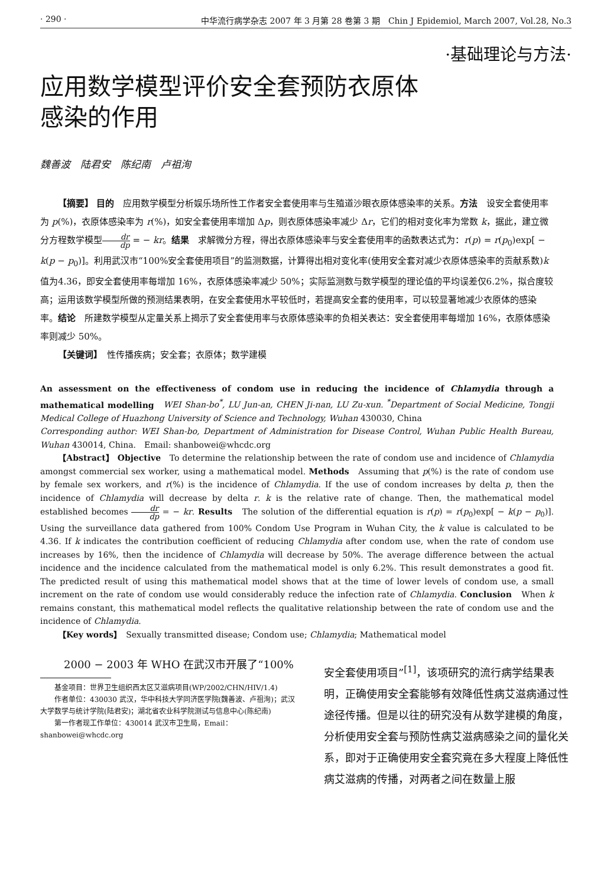· 290 · 中华流行病学杂志 2007 年 3 月第 28 卷第 3 期　Chin J Epidemiol, March 2007, Vol.28, No.3
·基础理论与方法·
应用数学模型评价安全套预防衣原体
感染的作用
魏善波　陆君安　陈纪南　卢祖洵
【摘要】 目的　应用数学模型分析娱乐场所性工作者安全套使用率与生殖道沙眼衣原体感染率的关系。方法　设安全套使用率为 p(%)，衣原体感染率为 r(%)，如安全套使用率增加 Δp，则衣原体感染率减少 Δr，它们的相对变化率为常数 k，据此，建立微分方程数学模型dr dp = − kr。结果　求解微分方程，得出衣原体感染率与安全套使用率的函数表达式为：r(p) = r(p<sub>0</sub>)exp[ − k(p − p<sub>0</sub>)]。利用武汉市“100%安全套使用项目”的监测数据，计算得出相对变化率(使用安全套对减少衣原体感染率的贡献系数)k 值为4.36，即安全套使用率每增加 16%，衣原体感染率减少 50%；实际监测数与数学模型的理论值的平均误差仅6.2%，拟合度较高；运用该数学模型所做的预测结果表明，在安全套使用水平较低时，若提高安全套的使用率，可以较显著地减少衣原体的感染率。结论　所建数学模型从定量关系上揭示了安全套使用率与衣原体感染率的负相关表达：安全套使用率每增加 16%，衣原体感染率则减少 50%。
【关键词】　性传播疾病；安全套；衣原体；数学建模
An assessment on the effectiveness of condom use in reducing the incidence of Chlamydia through a mathematical modelling　WEI Shan-bo<sup>*</sup>, LU Jun-an, CHEN Ji-nan, LU Zu-xun. <sup>*</sup>Department of Social Medicine, Tongji Medical College of Huazhong University of Science and Technology, Wuhan 430030, China
Corresponding author: WEI Shan-bo, Department of Administration for Disease Control, Wuhan Public Health Bureau, Wuhan 430014, China.　Email: shanbowei@whcdc.org
【Abstract】 Objective　To determine the relationship between the rate of condom use and incidence of Chlamydia amongst commercial sex worker, using a mathematical model. Methods　Assuming that p(%) is the rate of condom use by female sex workers, and r(%) is the incidence of Chlamydia. If the use of condom increases by delta p, then the incidence of Chlamydia will decrease by delta r. k is the relative rate of change. Then, the mathematical model established becomes dr dp = − kr. Results　The solution of the differential equation is r(p) = r(p<sub>0</sub>)exp[ − k(p − p<sub>0</sub>)]. Using the surveillance data gathered from 100% Condom Use Program in Wuhan City, the k value is calculated to be 4.36. If k indicates the contribution coefficient of reducing Chlamydia after condom use, when the rate of condom use increases by 16%, then the incidence of Chlamydia will decrease by 50%. The average difference between the actual incidence and the incidence calculated from the mathematical model is only 6.2%. This result demonstrates a good fit. The predicted result of using this mathematical model shows that at the time of lower levels of condom use, a small increment on the rate of condom use would considerably reduce the infection rate of Chlamydia. Conclusion　When k remains constant, this mathematical model reflects the qualitative relationship between the rate of condom use and the incidence of Chlamydia.
【Key words】　Sexually transmitted disease; Condom use; Chlamydia; Mathematical model
2000 − 2003 年 WHO 在武汉市开展了“100%
基金项目：世界卫生组织西太区艾滋病项目(WP/2002/CHN/HIV/1.4)
作者单位：430030 武汉，华中科技大学同济医学院(魏善波、卢祖洵)；武汉大学数学与统计学院(陆君安)；湖北省农业科学院测试与信息中心(陈纪南)
第一作者现工作单位：430014 武汉市卫生局，Email：shanbowei@whcdc.org
安全套使用项目”<sup>[1]</sup>，该项研究的流行病学结果表明，正确使用安全套能够有效降低性病艾滋病通过性途径传播。但是以往的研究没有从数学建模的角度，分析使用安全套与预防性病艾滋病感染之间的量化关系，即对于正确使用安全套究竟在多大程度上降低性病艾滋病的传播，对两者之间在数量上服